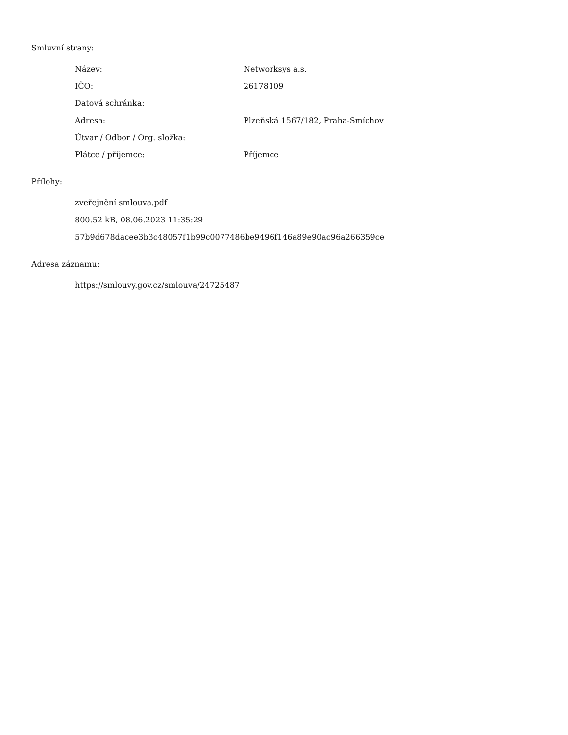Smluvní strany:
| Název: | Networksys a.s. |
| IČO: | 26178109 |
| Datová schránka: | |
| Adresa: | Plzeňská 1567/182, Praha-Smíchov |
| Útvar / Odbor / Org. složka: | |
| Plátce / příjemce: | Příjemce |
Přílohy:
zveřejnění smlouva.pdf
800.52 kB, 08.06.2023 11:35:29
57b9d678dacee3b3c48057f1b99c0077486be9496f146a89e90ac96a266359ce
Adresa záznamu:
https://smlouvy.gov.cz/smlouva/24725487